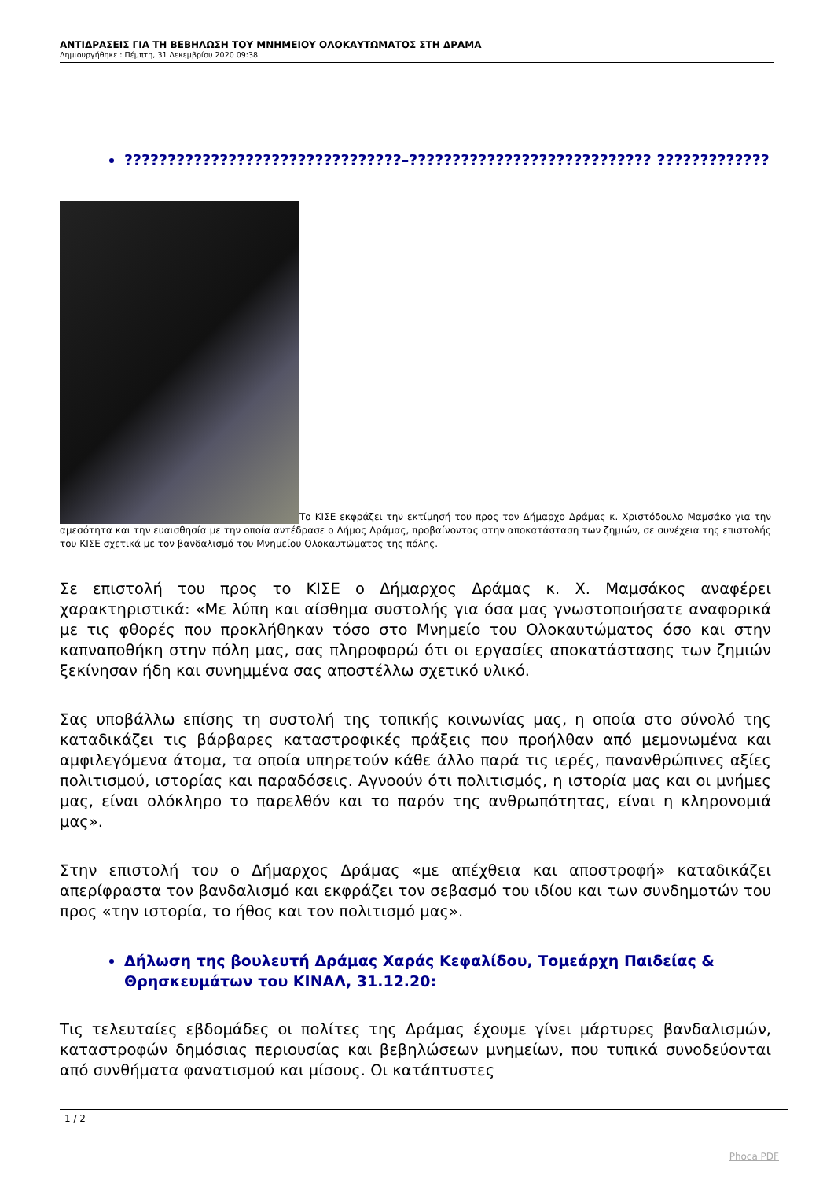ΑΝΤΙΔΡΑΣΕΙΣ ΓΙΑ ΤΗ ΒΕΒΗΛΩΣΗ ΤΟΥ ΜΝΗΜΕΙΟΥ ΟΛΟΚΑΥΤΩΜΑΤΟΣ ΣΤΗ ΔΡΑΜΑ
Δημιουργήθηκε : Πέμπτη, 31 Δεκεμβρίου 2020 09:38
????????????????????????????????–???????????????????????????? ?????????????
Το ΚΙΣΕ εκφράζει την εκτίμησή του προς τον Δήμαρχο Δράμας κ. Χριστόδουλο Μαμσάκο για την αμεσότητα και την ευαισθησία με την οποία αντέδρασε ο Δήμος Δράμας, προβαίνοντας στην αποκατάσταση των ζημιών, σε συνέχεια της επιστολής του ΚΙΣΕ σχετικά με τον βανδαλισμό του Μνημείου Ολοκαυτώματος της πόλης.
Σε επιστολή του προς το ΚΙΣΕ ο Δήμαρχος Δράμας κ. Χ. Μαμσάκος αναφέρει χαρακτηριστικά: «Με λύπη και αίσθημα συστολής για όσα μας γνωστοποιήσατε αναφορικά με τις φθορές που προκλήθηκαν τόσο στο Μνημείο του Ολοκαυτώματος όσο και στην καπναποθήκη στην πόλη μας, σας πληροφορώ ότι οι εργασίες αποκατάστασης των ζημιών ξεκίνησαν ήδη και συνημμένα σας αποστέλλω σχετικό υλικό.
Σας υποβάλλω επίσης τη συστολή της τοπικής κοινωνίας μας, η οποία στο σύνολό της καταδικάζει τις βάρβαρες καταστροφικές πράξεις που προήλθαν από μεμονωμένα και αμφιλεγόμενα άτομα, τα οποία υπηρετούν κάθε άλλο παρά τις ιερές, πανανθρώπινες αξίες πολιτισμού, ιστορίας και παραδόσεις. Αγνοούν ότι πολιτισμός, η ιστορία μας και οι μνήμες μας, είναι ολόκληρο το παρελθόν και το παρόν της ανθρωπότητας, είναι η κληρονομιά μας».
Στην επιστολή του ο Δήμαρχος Δράμας «με απέχθεια και αποστροφή» καταδικάζει απερίφραστα τον βανδαλισμό και εκφράζει τον σεβασμό του ιδίου και των συνδημοτών του προς «την ιστορία, το ήθος και τον πολιτισμό μας».
Δήλωση της βουλευτή Δράμας Χαράς Κεφαλίδου, Τομεάρχη Παιδείας & Θρησκευμάτων του ΚΙΝΑΛ, 31.12.20:
Τις τελευταίες εβδομάδες οι πολίτες της Δράμας έχουμε γίνει μάρτυρες βανδαλισμών, καταστροφών δημόσιας περιουσίας και βεβηλώσεων μνημείων, που τυπικά συνοδεύονται από συνθήματα φανατισμού και μίσους. Οι κατάπτυστες
1 / 2
Phoca PDF